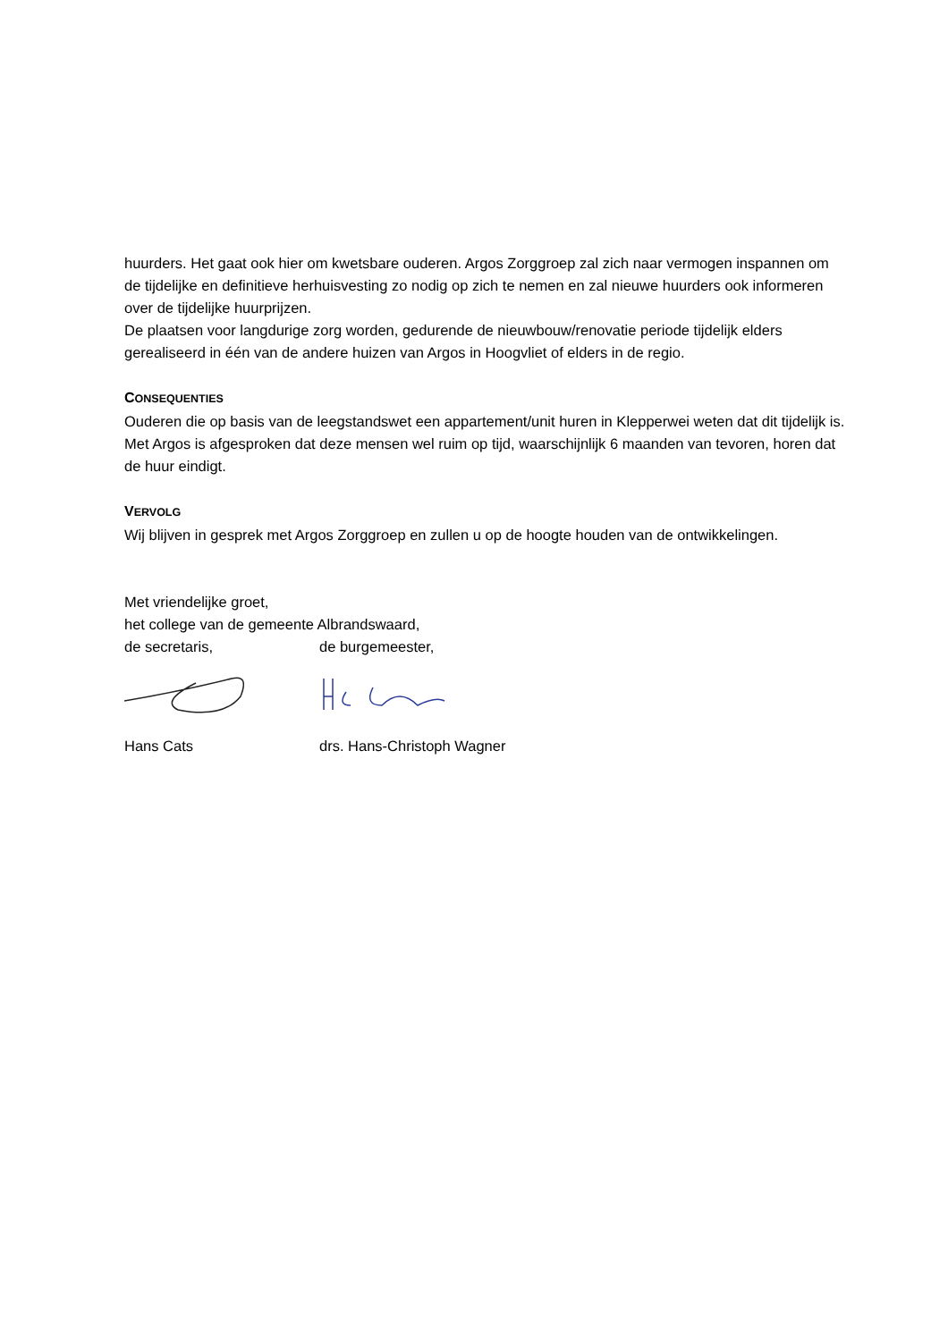huurders. Het gaat ook hier om kwetsbare ouderen. Argos Zorggroep zal zich naar vermogen inspannen om de tijdelijke en definitieve herhuisvesting zo nodig op zich te nemen en zal nieuwe huurders ook informeren over de tijdelijke huurprijzen.
De plaatsen voor langdurige zorg worden, gedurende de nieuwbouw/renovatie periode tijdelijk elders gerealiseerd in één van de andere huizen van Argos in Hoogvliet of elders in de regio.
CONSEQUENTIES
Ouderen die op basis van de leegstandswet een appartement/unit huren in Klepperwei weten dat dit tijdelijk is. Met Argos is afgesproken dat deze mensen wel ruim op tijd, waarschijnlijk 6 maanden van tevoren, horen dat de huur eindigt.
VERVOLG
Wij blijven in gesprek met Argos Zorggroep en zullen u op de hoogte houden van de ontwikkelingen.
Met vriendelijke groet,
het college van de gemeente Albrandswaard,
de secretaris, de burgemeester,
Hans Cats drs. Hans-Christoph Wagner